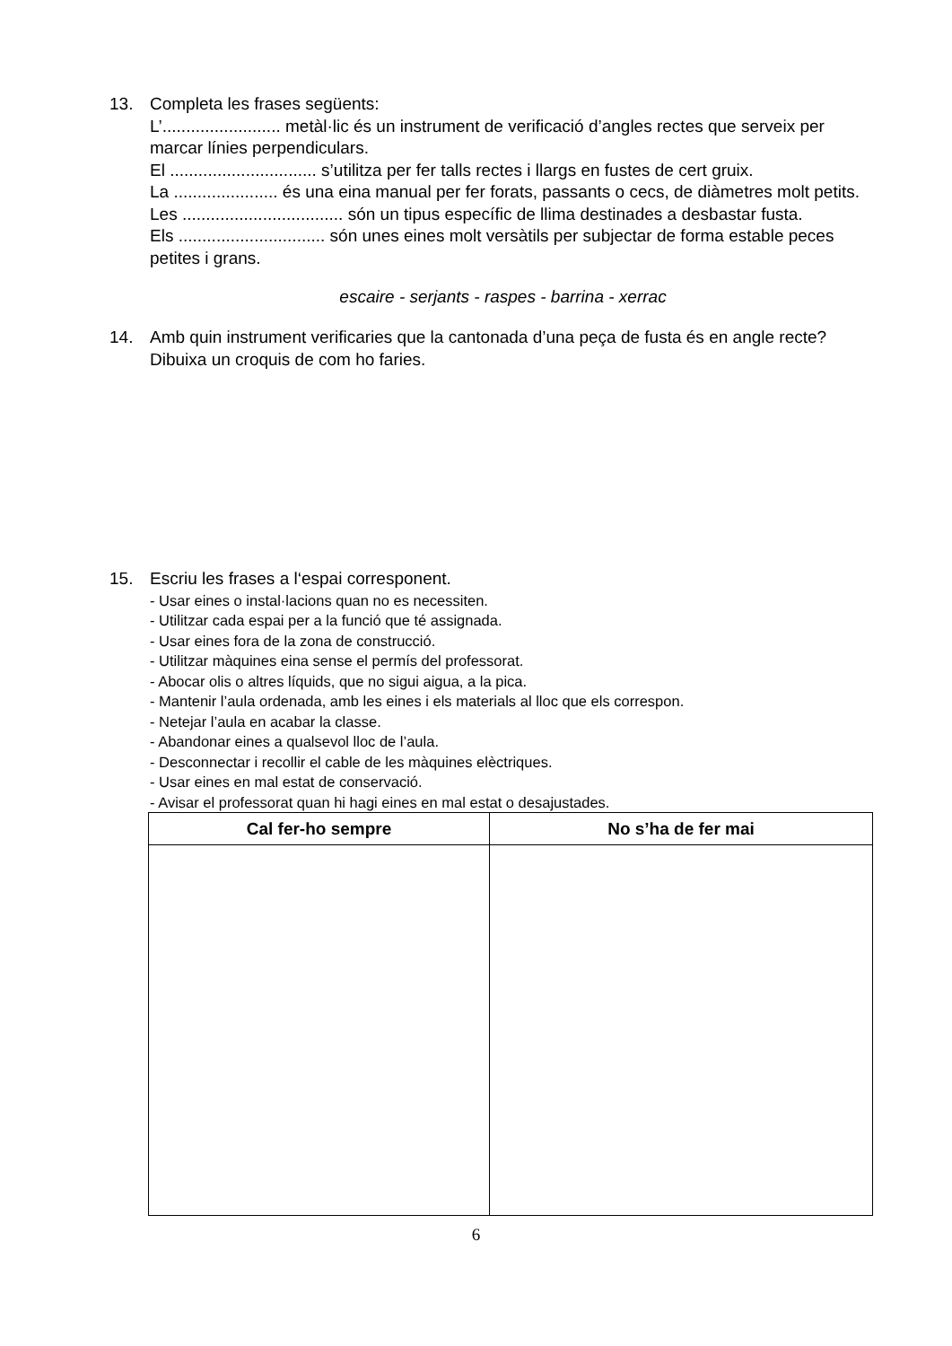13. Completa les frases següents:
L’......................... metàl·lic és un instrument de verificació d’angles rectes que serveix per marcar línies perpendiculars.
El ............................... s’utilitza per fer talls rectes i llargs en fustes de cert gruix.
La ...................... és una eina manual per fer forats, passants o cecs, de diàmetres molt petits.
Les .................................. són un tipus específic de llima destinades a desbastar fusta.
Els ............................... són unes eines molt versàtils per subjectar de forma estable peces petites i grans.
escaire - serjants - raspes - barrina - xerrac
14. Amb quin instrument verificaries que la cantonada d’una peça de fusta és en angle recte? Dibuixa un croquis de com ho faries.
15. Escriu les frases a l‘espai corresponent.
- Usar eines o instal·lacions quan no es necessiten.
- Utilitzar cada espai per a la funció que té assignada.
- Usar eines fora de la zona de construcció.
- Utilitzar màquines eina sense el permís del professorat.
- Abocar olis o altres líquids, que no sigui aigua, a la pica.
- Mantenir l’aula ordenada, amb les eines i els materials al lloc que els correspon.
- Netejar l’aula en acabar la classe.
- Abandonar eines a qualsevol lloc de l’aula.
- Desconnectar i recollir el cable de les màquines elèctriques.
- Usar eines en mal estat de conservació.
- Avisar el professorat quan hi hagi eines en mal estat o desajustades.
| Cal fer-ho sempre | No s’ha de fer mai |
| --- | --- |
6